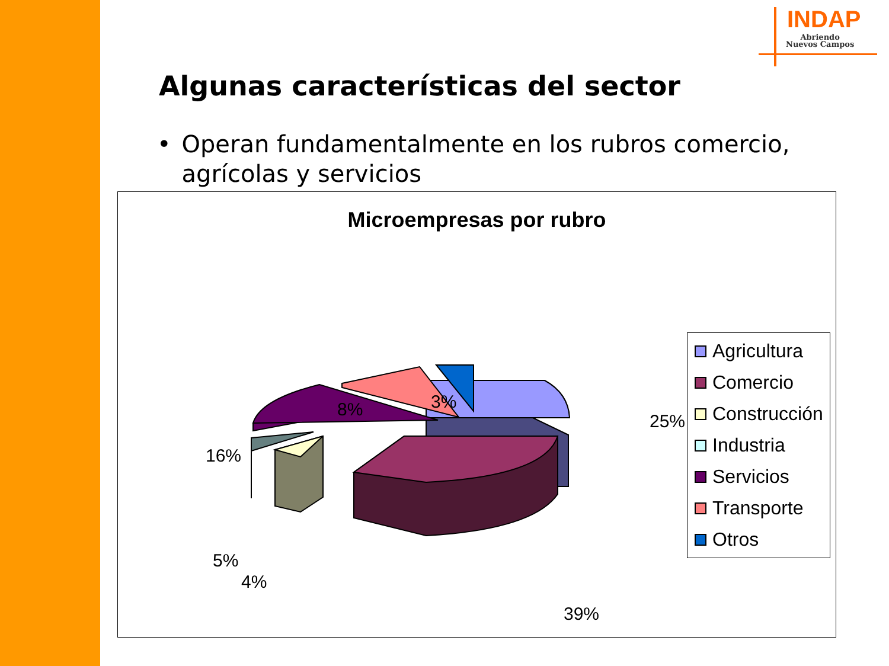INDAP
Abriendo
Nuevos Campos
Algunas características del sector
• Operan fundamentalmente en los rubros comercio, agrícolas y servicios
Microempresas por rubro
25%
3%
8%
16%
5%
4%
39%
Agricultura
Comercio
Construcción
Industria
Servicios
Transporte
Otros